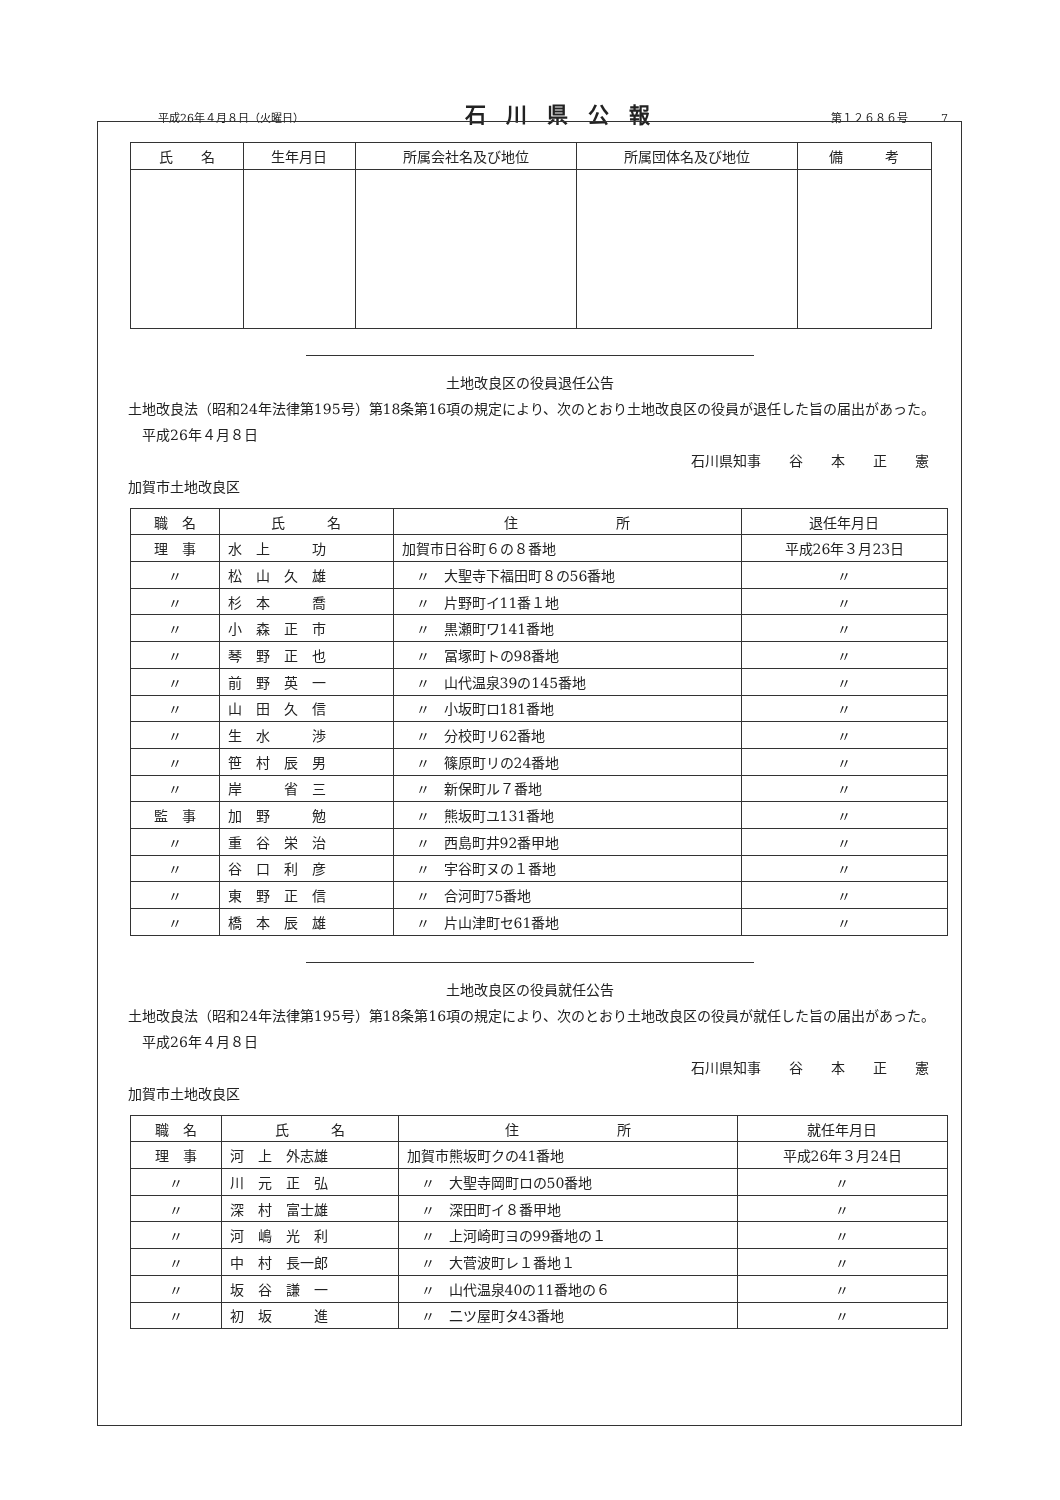平成26年４月８日（火曜日） 石川県公報 第１２６８６号　　　7
| 氏 名 | 生年月日 | 所属会社名及び地位 | 所属団体名及び地位 | 備 考 |
| --- | --- | --- | --- | --- |
土地改良区の役員退任公告
　土地改良法（昭和24年法律第195号）第18条第16項の規定により、次のとおり土地改良区の役員が退任した旨の届出があった。
　　平成26年４月８日
石川県知事　　谷　　本　　正　　憲
　加賀市土地改良区
| 職 名 | 氏 名 | 住 所 | 退任年月日 |
| --- | --- | --- | --- |
| 理 事 | 水 上 功 | 加賀市日谷町６の８番地 | 平成26年３月23日 |
| 〃 | 松 山 久 雄 | 〃 大聖寺下福田町８の56番地 | 〃 |
| 〃 | 杉 本 喬 | 〃 片野町イ11番１地 | 〃 |
| 〃 | 小 森 正 市 | 〃 黒瀬町ワ141番地 | 〃 |
| 〃 | 琴 野 正 也 | 〃 冨塚町トの98番地 | 〃 |
| 〃 | 前 野 英 一 | 〃 山代温泉39の145番地 | 〃 |
| 〃 | 山 田 久 信 | 〃 小坂町ロ181番地 | 〃 |
| 〃 | 生 水 渉 | 〃 分校町リ62番地 | 〃 |
| 〃 | 笹 村 辰 男 | 〃 篠原町リの24番地 | 〃 |
| 〃 | 岸 省 三 | 〃 新保町ル７番地 | 〃 |
| 監 事 | 加 野 勉 | 〃 熊坂町ユ131番地 | 〃 |
| 〃 | 重 谷 栄 治 | 〃 西島町井92番甲地 | 〃 |
| 〃 | 谷 口 利 彦 | 〃 宇谷町ヌの１番地 | 〃 |
| 〃 | 東 野 正 信 | 〃 合河町75番地 | 〃 |
| 〃 | 橋 本 辰 雄 | 〃 片山津町セ61番地 | 〃 |
土地改良区の役員就任公告
　土地改良法（昭和24年法律第195号）第18条第16項の規定により、次のとおり土地改良区の役員が就任した旨の届出があった。
　　平成26年４月８日
石川県知事　　谷　　本　　正　　憲
　加賀市土地改良区
| 職 名 | 氏 名 | 住 所 | 就任年月日 |
| --- | --- | --- | --- |
| 理 事 | 河 上 外志雄 | 加賀市熊坂町クの41番地 | 平成26年３月24日 |
| 〃 | 川 元 正 弘 | 〃 大聖寺岡町ロの50番地 | 〃 |
| 〃 | 深 村 富士雄 | 〃 深田町イ８番甲地 | 〃 |
| 〃 | 河 嶋 光 利 | 〃 上河崎町ヨの99番地の１ | 〃 |
| 〃 | 中 村 長一郎 | 〃 大菅波町レ１番地１ | 〃 |
| 〃 | 坂 谷 謙 一 | 〃 山代温泉40の11番地の６ | 〃 |
| 〃 | 初 坂 進 | 〃 二ツ屋町タ43番地 | 〃 |